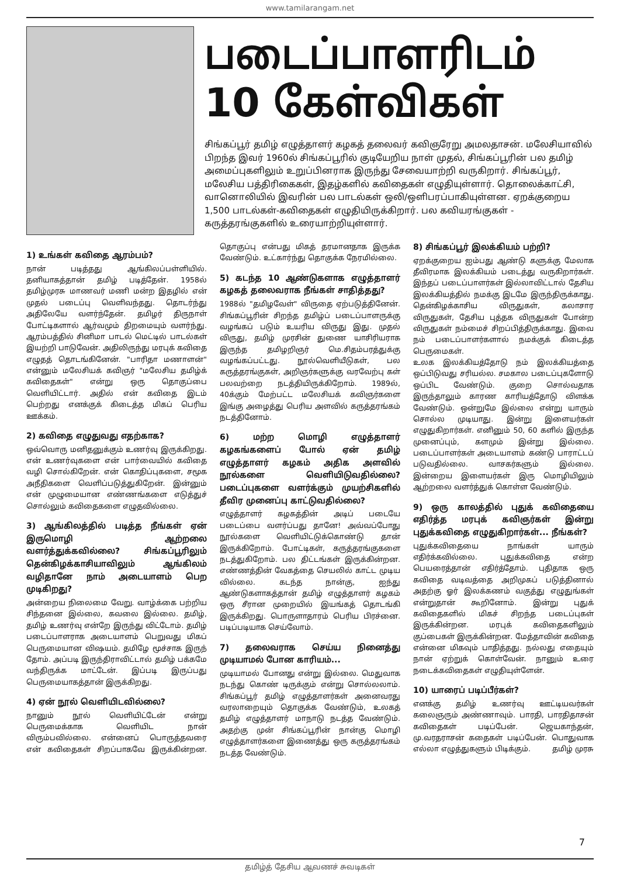www.tamilarangam.net
படைப்பாளரிடம்
10 கேள்விகள்
சிங்கப்பூர் தமிழ் எழுத்தாளர் கழகத் தலைவர் கவிஞரேறு அமலதாசன். மலேசியாவில் பிறந்த இவர் 1960ல் சிங்கப்பூரில் குடியேறிய நாள் முதல், சிங்கப்பூரின் பல தமிழ் அமைப்புகளிலும் உறுப்பினராக இருந்து சேவையாற்றி வருகிறார். சிங்கப்பூர், மலேசிய பத்திரிகைகள், இதழ்களில் கவிதைகள் எழுதியுள்ளார். தொலைக்காட்சி, வானொலியில் இவரின் பல பாடல்கள் ஒலி/ஒளிபரப்பாகியுள்ளன. ஏறக்குறைய 1,500 பாடல்கள்-கவிதைகள் எழுதியிருக்கிறார். பல கவியரங்குகள் - கருத்தரங்குகளில் உரையாற்றியுள்ளார்.
1) உங்கள் கவிதை ஆரம்பம்?
நான் படித்தது ஆங்கிலப்பள்ளியில். தனியாகத்தான் தமிழ் படித்தேன். 1958ல் தமிழ்முரசு மாணவர் மணி மன்ற இதழில் என் முதல் படைப்பு வெளிவந்தது. தொடர்ந்து அதிலேயே வளர்ந்தேன். தமிழர் திருநாள் போட்டிகளால் ஆர்வமும் திறமையும் வளர்ந்து. ஆரம்பத்தில் சினிமா பாடல் மெட்டில் பாடல்கள் இயற்றி பாடுவேன். அதிலிருந்து மரபுக் கவிதை எழுதத் தொடங்கினேன். "பாரிதா மணாளன்" என்னும் மலேசியக் கவிஞர் "மலேசிய தமிழ்க் கவிதைகள்" என்று ஒரு தொகுப்பை வெளியிட்டார். அதில் என் கவிதை இடம் பெற்றது எனக்குக் கிடைத்த மிகப் பெரிய ஊக்கம்.
2) கவிதை எழுதுவது எதற்காக?
ஒவ்வொரு மனிதனுக்கும் உணர்வு இருக்கிறது. என் உணர்வுகளை என் பார்வையில் கவிதை வழி சொல்கிறேன். என் கொதிப்புகளை, சமூக அநீதிகளை வெளிப்படுத்துகிறேன். இன்னும் என் முழுமையான எண்ணங்களை எடுத்துச் சொல்லும் கவிதைகளை எழுதவில்லை.
3) ஆங்கிலத்தில் படித்த நீங்கள் ஏன் இருமொழி ஆற்றலை வளர்த்துக்கவில்லை? சிங்கப்பூரிலும் தென்கிழக்காசியாவிலும் ஆங்கிலம் வழிதானே நாம் அடையாளம் பெற முடிகிறது?
அன்றைய நிலைமை வேறு. வாழ்க்கை பற்றிய சிந்தனை இல்லை, கவலை இல்லை. தமிழ், தமிழ் உணர்வு என்றே இருந்து விட்டோம். தமிழ் படைப்பாளராக அடையாளம் பெறுவது மிகப் பெருமையான விஷயம். தமிழே மூச்சாக இருந் தோம். அப்படி இருந்திராவிட்டால் தமிழ் பக்கமே வந்திருக்க மாட்டேன். இப்படி இருப்பது பெருமையாகத்தான் இருக்கிறது.
4) ஏன் நூல் வெளியிடவில்லை?
நானும் நூல் வெளியிட்டேன் என்று பெருமைக்காக வெளியிட நான் விரும்பவில்லை. என்னைப் பொருத்தவரை என் கவிதைகள் சிறப்பாகவே இருக்கின்றன. தொகுப்பு என்பது மிகத் தரமானதாக இருக்க வேண்டும். உட்கார்ந்து தொகுக்க நேரமில்லை.
5) கடந்த 10 ஆண்டுகளாக எழுத்தாளர் கழகத் தலைவராக நீங்கள் சாதித்தது?
1988ல் "தமிழவேள்" விருதை ஏற்படுத்தினேன். சிங்கப்பூரின் சிறந்த தமிழ்ப் படைப்பாளருக்கு வழங்கப் படும் உயரிய விருது இது. முதல் விருது, தமிழ் முரசின் துணை யாசிரியராக இருந்த தமிழறிஞர் மெ.சிதம்பரத்துக்கு வழங்கப்பட்டது. நூல்வெளியீடுகள், பல கருத்தரங்குகள், அறிஞர்களுக்கு வரவேற்பு கள் பலவற்றை நடத்தியிருக்கிறோம். 1989ல், 40க்கும் மேற்பட்ட மலேசியக் கவிஞர்களை இங்கு அழைத்து பெரிய அளவில் கருத்தரங்கம் நடத்தினோம்.
6) மற்ற மொழி எழுத்தாளர் கழகங்களைப் போல் ஏன் தமிழ் எழுத்தாளர் கழகம் அதிக அளவில் நூல்களை வெளியிடுவதில்லை? படைப்புகளை வளர்க்கும் முயற்சிகளில் தீவிர முனைப்பு காட்டுவதில்லை?
எழுத்தாளர் கழகத்தின் அடிப் படையே படைப்பை வளர்ப்பது தானே! அவ்வப்போது நூல்களை வெளியிட்டுக்கொண்டு தான் இருக்கிறோம். போட்டிகள், கருத்தரங்குகளை நடத்துகிறோம். பல திட்டங்கள் இருக்கின்றன. எண்ணத்தின் வேகத்தை செயலில் காட்ட முடிய வில்லை. கடந்த நான்கு, ஐந்து ஆண்டுகளாகத்தான் தமிழ் எழுத்தாளர் கழகம் ஒரு சீரான முறையில் இயங்கத் தொடங்கி இருக்கிறது. பொருளாதாரம் பெரிய பிரச்னை. படிப்படியாக செய்வோம்.
7) தலைவராக செய்ய நினைத்து முடியாமல் போன காரியம்...
முடியாமல் போனது என்று இல்லை. மெதுவாக நடந்து கொண் டிருக்கும் என்று சொல்லலாம். சிங்கப்பூர் தமிழ் எழுத்தாளர்கள் அனைவரது வரலாறையும் தொகுக்க வேண்டும், உலகத் தமிழ் எழுத்தாளர் மாநாடு நடத்த வேண்டும். அதற்கு முன் சிங்கப்பூரின் நான்கு மொழி எழுத்தாளர்களை இணைத்து ஒரு கருத்தரங்கம் நடத்த வேண்டும்.
8) சிங்கப்பூர் இலக்கியம் பற்றி?
ஏறக்குறைய ஐம்பது ஆண்டு களுக்கு மேலாக தீவிரமாக இலக்கியம் படைத்து வருகிறார்கள். இந்தப் படைப்பாளர்கள் இல்லாவிட்டால் தேசிய இலக்கியத்தில் நமக்கு இடமே இருந்திருக்காது. தென்கிழக்காசிய விருதுகள், கலாசார விருதுகள், தேசிய புத்தக விருதுகள் போன்ற விருதுகள் நம்மைச் சிறப்பித்திருக்காது. இவை நம் படைப்பாளர்களால் நமக்குக் கிடைத்த பெருமைகள்.
உலக இலக்கியத்தோடு நம் இலக்கியத்தை ஒப்பிடுவது சரியல்ல. சமகால படைப்புகளோடு ஒப்பிட வேண்டும். குறை சொல்வதாக இருந்தாலும் காரண காரியத்தோடு விளக்க வேண்டும். ஒன்றுமே இல்லை என்று யாரும் சொல்ல முடியாது. இன்று இளையர்கள் எழுதுகிறார்கள். எனினும் 50, 60 களில் இருந்த முனைப்பும், களமும் இன்று இல்லை. படைப்பாளர்கள் அடையாளம் கண்டு பாராட்டப் படுவதில்லை. வாசகர்களும் இல்லை. இன்றைய இளையர்கள் இரு மொழியிலும் ஆற்றலை வளர்த்துக் கொள்ள வேண்டும்.
9) ஒரு காலத்தில் புதுக் கவிதையை எதிர்த்த மரபுக் கவிஞர்கள் இன்று புதுக்கவிதை எழுதுகிறார்கள்... நீங்கள்?
புதுக்கவிதையை நாங்கள் யாரும் எதிர்க்கவில்லை. புதுக்கவிதை என்ற பெயரைத்தான் எதிர்த்தோம். புதிதாக ஒரு கவிதை வடிவத்தை அறிமுகப் படுத்தினால் அதற்கு ஓர் இலக்கணம் வகுத்து எழுதுங்கள் என்றுதான் கூறினோம். இன்று புதுக் கவிதைகளில் மிகச் சிறந்த படைப்புகள் இருக்கின்றன. மரபுக் கவிதைகளிலும் குப்பைகள் இருக்கின்றன. மேத்தாவின் கவிதை என்னை மிகவும் பாதித்தது. நல்லது எதையும் நான் ஏற்றுக் கொள்வேன். நானும் உரை நடைக்கவிதைகள் எழுதியுள்ளேன்.
10) யாரைப் படிப்பீர்கள்?
எனக்கு தமிழ் உணர்வு ஊட்டியவர்கள் கலைஞரும் அண்ணாவும். பாரதி, பாரதிதாசன் கவிதைகள் படிப்பேன். ஜெயகாந்தன், மு.வரதராசன் கதைகள் படிப்பேன். பொதுவாக எல்லா எழுத்துகளும் பிடிக்கும். தமிழ் முரசு
7
தமிழ்த் தேசிய ஆவணச் சுவடிகள்